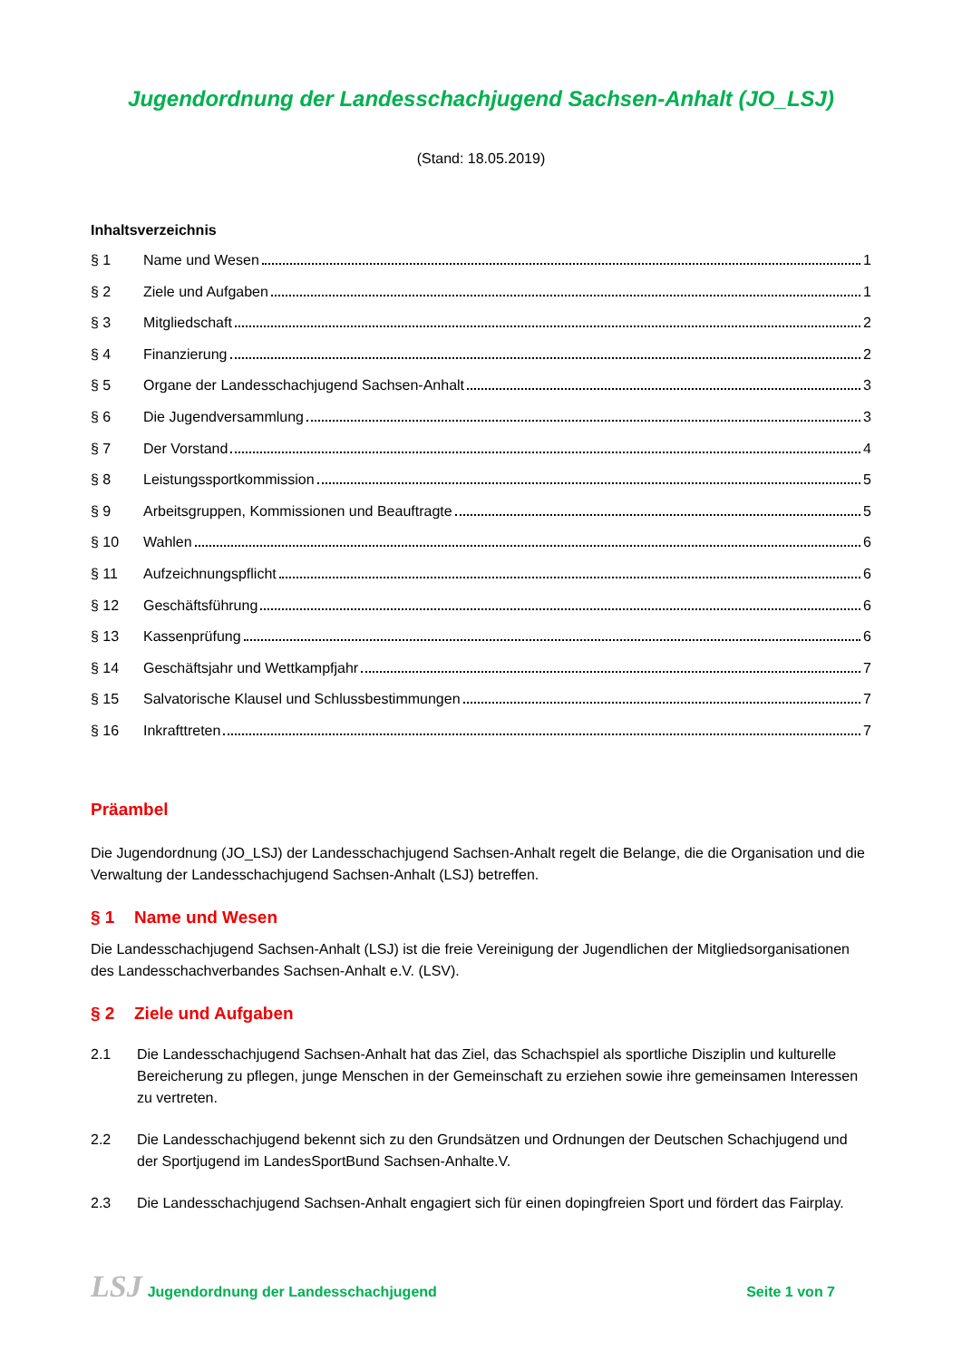Jugendordnung der Landesschachjugend Sachsen-Anhalt (JO_LSJ)
(Stand: 18.05.2019)
Inhaltsverzeichnis
§ 1 Name und Wesen 1
§ 2 Ziele und Aufgaben 1
§ 3 Mitgliedschaft 2
§ 4 Finanzierung 2
§ 5 Organe der Landesschachjugend Sachsen-Anhalt 3
§ 6 Die Jugendversammlung 3
§ 7 Der Vorstand 4
§ 8 Leistungssportkommission 5
§ 9 Arbeitsgruppen, Kommissionen und Beauftragte 5
§ 10 Wahlen 6
§ 11 Aufzeichnungspflicht 6
§ 12 Geschäftsführung 6
§ 13 Kassenprüfung 6
§ 14 Geschäftsjahr und Wettkampfjahr 7
§ 15 Salvatorische Klausel und Schlussbestimmungen 7
§ 16 Inkrafttreten 7
Präambel
Die Jugendordnung (JO_LSJ) der Landesschachjugend Sachsen-Anhalt regelt die Belange, die die Organisation und die Verwaltung der Landesschachjugend Sachsen-Anhalt (LSJ) betreffen.
§ 1 Name und Wesen
Die Landesschachjugend Sachsen-Anhalt (LSJ) ist die freie Vereinigung der Jugendlichen der Mitgliedsorganisationen des Landesschachverbandes Sachsen-Anhalt e.V. (LSV).
§ 2 Ziele und Aufgaben
2.1 Die Landesschachjugend Sachsen-Anhalt hat das Ziel, das Schachspiel als sportliche Disziplin und kulturelle Bereicherung zu pflegen, junge Menschen in der Gemeinschaft zu erziehen sowie ihre gemeinsamen Interessen zu vertreten.
2.2 Die Landesschachjugend bekennt sich zu den Grundsätzen und Ordnungen der Deutschen Schachjugend und der Sportjugend im LandesSportBund Sachsen-Anhalte.V.
2.3 Die Landesschachjugend Sachsen-Anhalt engagiert sich für einen dopingfreien Sport und fördert das Fairplay.
LSJ Jugendordnung der Landesschachjugend Seite 1 von 7